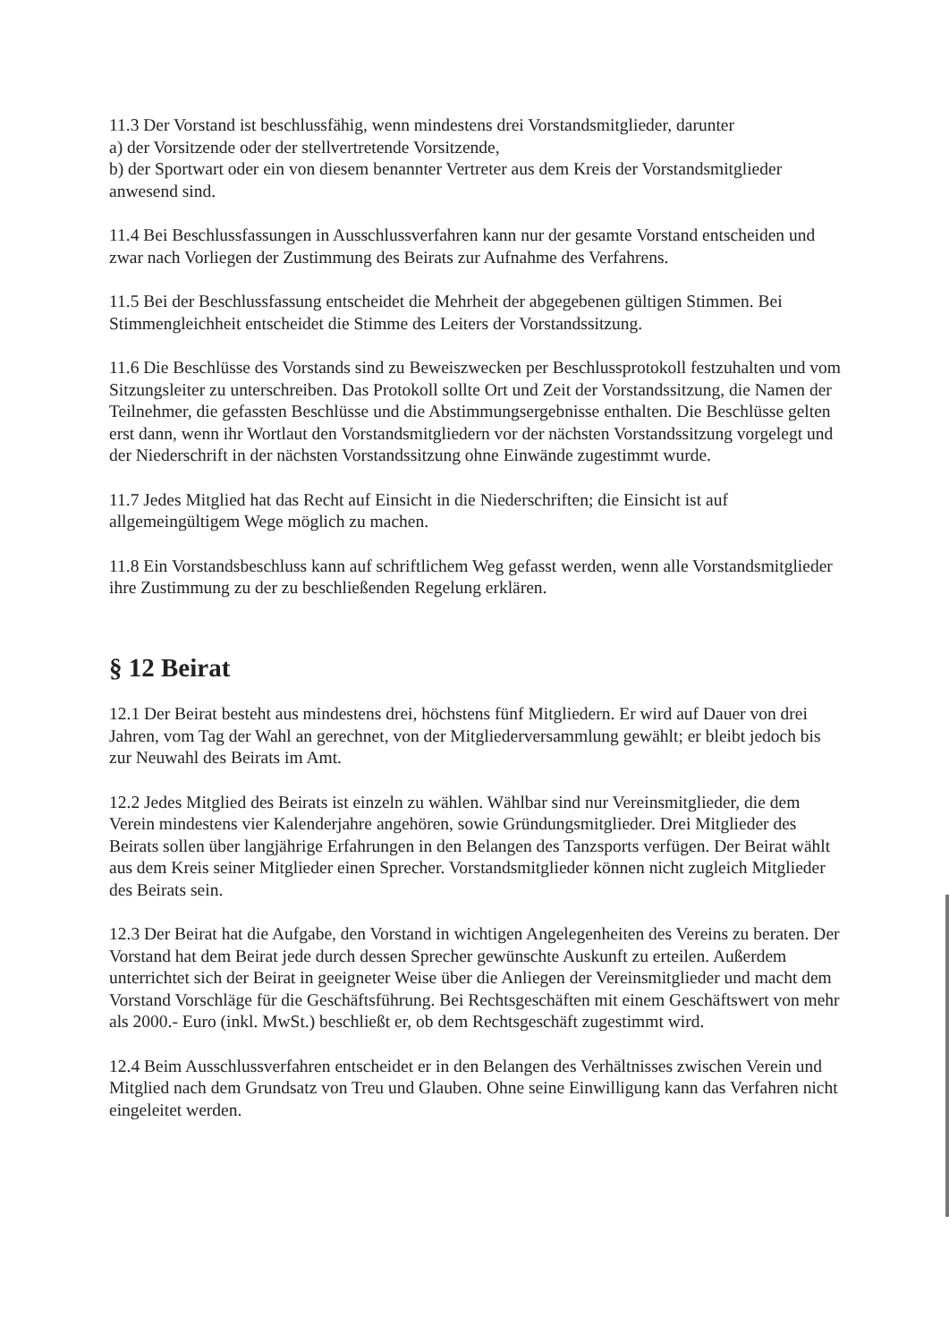11.3 Der Vorstand ist beschlussfähig, wenn mindestens drei Vorstandsmitglieder, darunter
a) der Vorsitzende oder der stellvertretende Vorsitzende,
b) der Sportwart oder ein von diesem benannter Vertreter aus dem Kreis der Vorstandsmitglieder anwesend sind.
11.4 Bei Beschlussfassungen in Ausschlussverfahren kann nur der gesamte Vorstand entscheiden und zwar nach Vorliegen der Zustimmung des Beirats zur Aufnahme des Verfahrens.
11.5 Bei der Beschlussfassung entscheidet die Mehrheit der abgegebenen gültigen Stimmen. Bei Stimmengleichheit entscheidet die Stimme des Leiters der Vorstandssitzung.
11.6 Die Beschlüsse des Vorstands sind zu Beweiszwecken per Beschlussprotokoll festzuhalten und vom Sitzungsleiter zu unterschreiben. Das Protokoll sollte Ort und Zeit der Vorstandssitzung, die Namen der Teilnehmer, die gefassten Beschlüsse und die Abstimmungsergebnisse enthalten. Die Beschlüsse gelten erst dann, wenn ihr Wortlaut den Vorstandsmitgliedern vor der nächsten Vorstandssitzung vorgelegt und der Niederschrift in der nächsten Vorstandssitzung ohne Einwände zugestimmt wurde.
11.7 Jedes Mitglied hat das Recht auf Einsicht in die Niederschriften; die Einsicht ist auf allgemeingültigem Wege möglich zu machen.
11.8 Ein Vorstandsbeschluss kann auf schriftlichem Weg gefasst werden, wenn alle Vorstandsmitglieder ihre Zustimmung zu der zu beschließenden Regelung erklären.
§ 12 Beirat
12.1 Der Beirat besteht aus mindestens drei, höchstens fünf Mitgliedern. Er wird auf Dauer von drei Jahren, vom Tag der Wahl an gerechnet, von der Mitgliederversammlung gewählt; er bleibt jedoch bis zur Neuwahl des Beirats im Amt.
12.2 Jedes Mitglied des Beirats ist einzeln zu wählen. Wählbar sind nur Vereinsmitglieder, die dem Verein mindestens vier Kalenderjahre angehören, sowie Gründungsmitglieder. Drei Mitglieder des Beirats sollen über langjährige Erfahrungen in den Belangen des Tanzsports verfügen. Der Beirat wählt aus dem Kreis seiner Mitglieder einen Sprecher. Vorstandsmitglieder können nicht zugleich Mitglieder des Beirats sein.
12.3 Der Beirat hat die Aufgabe, den Vorstand in wichtigen Angelegenheiten des Vereins zu beraten. Der Vorstand hat dem Beirat jede durch dessen Sprecher gewünschte Auskunft zu erteilen. Außerdem unterrichtet sich der Beirat in geeigneter Weise über die Anliegen der Vereinsmitglieder und macht dem Vorstand Vorschläge für die Geschäftsführung. Bei Rechtsgeschäften mit einem Geschäftswert von mehr als 2000.- Euro (inkl. MwSt.) beschließt er, ob dem Rechtsgeschäft zugestimmt wird.
12.4 Beim Ausschlussverfahren entscheidet er in den Belangen des Verhältnisses zwischen Verein und Mitglied nach dem Grundsatz von Treu und Glauben. Ohne seine Einwilligung kann das Verfahren nicht eingeleitet werden.